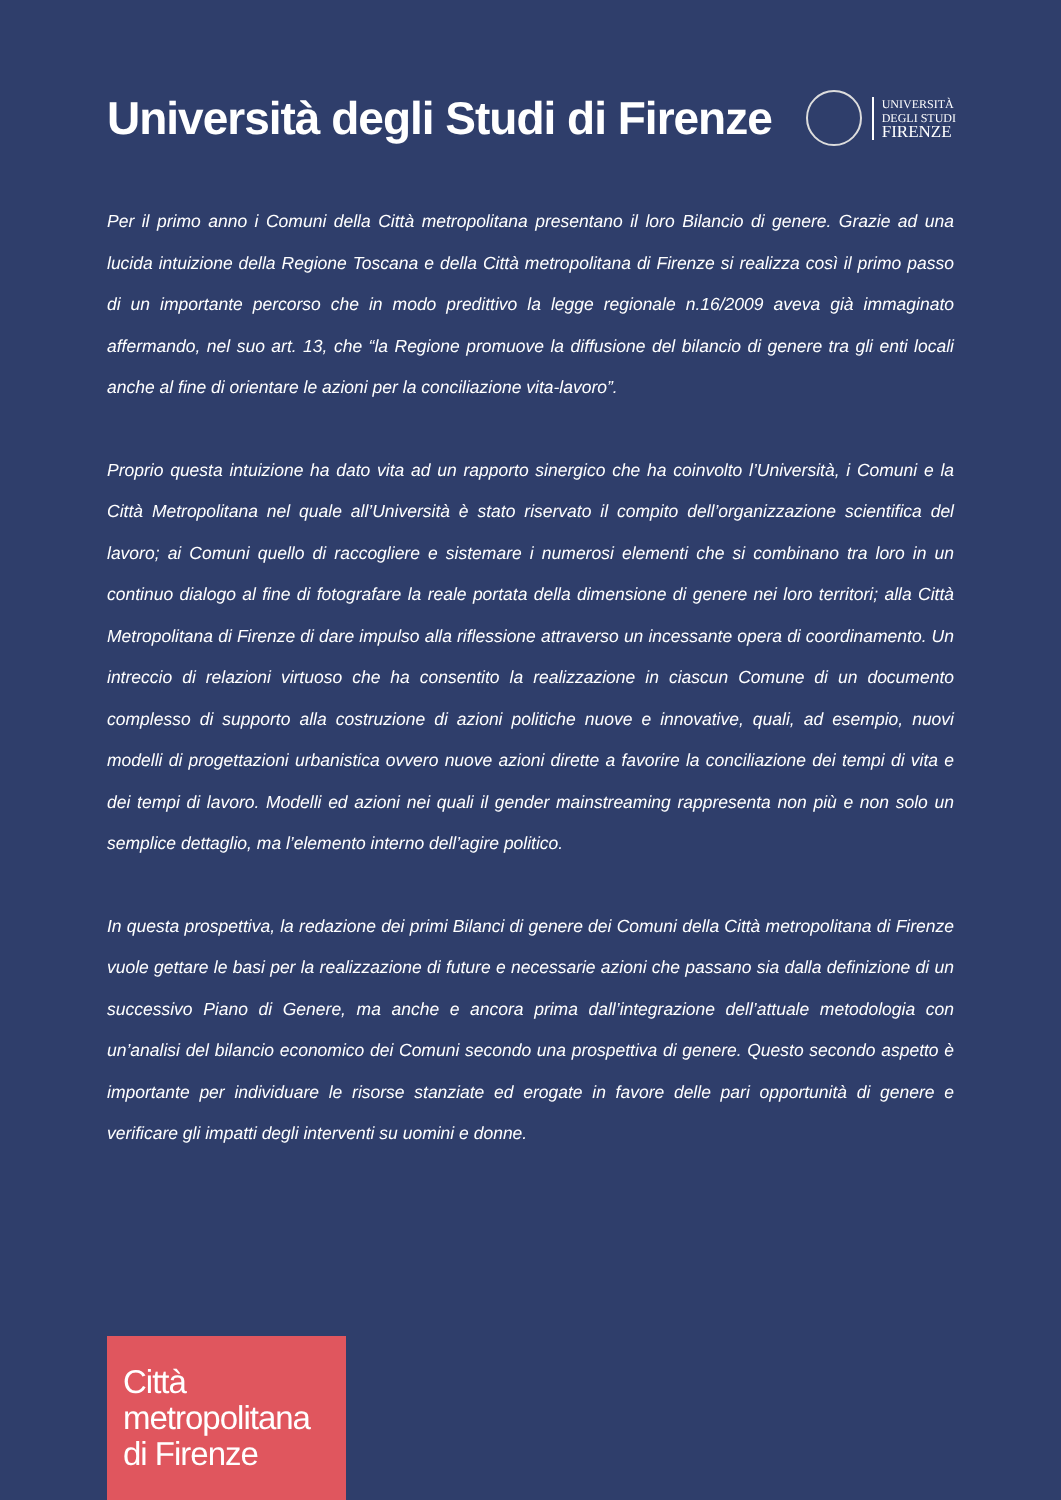Università degli Studi di Firenze
UNIVERSITÀ
DEGLI STUDI
FIRENZE
Per il primo anno i Comuni della Città metropolitana presentano il loro Bilancio di genere. Grazie ad una lucida intuizione della Regione Toscana e della Città metropolitana di Firenze si realizza così il primo passo di un importante percorso che in modo predittivo la legge regionale n.16/2009 aveva già immaginato affermando, nel suo art. 13, che “la Regione promuove la diffusione del bilancio di genere tra gli enti locali anche al fine di orientare le azioni per la conciliazione vita-lavoro”.
Proprio questa intuizione ha dato vita ad un rapporto sinergico che ha coinvolto l’Università, i Comuni e la Città Metropolitana nel quale all’Università è stato riservato il compito dell’organizzazione scientifica del lavoro; ai Comuni quello di raccogliere e sistemare i numerosi elementi che si combinano tra loro in un continuo dialogo al fine di fotografare la reale portata della dimensione di genere nei loro territori; alla Città Metropolitana di Firenze di dare impulso alla riflessione attraverso un incessante opera di coordinamento. Un intreccio di relazioni virtuoso che ha consentito la realizzazione in ciascun Comune di un documento complesso di supporto alla costruzione di azioni politiche nuove e innovative, quali, ad esempio, nuovi modelli di progettazioni urbanistica ovvero nuove azioni dirette a favorire la conciliazione dei tempi di vita e dei tempi di lavoro. Modelli ed azioni nei quali il gender mainstreaming rappresenta non più e non solo un semplice dettaglio, ma l’elemento interno dell’agire politico.
In questa prospettiva, la redazione dei primi Bilanci di genere dei Comuni della Città metropolitana di Firenze vuole gettare le basi per la realizzazione di future e necessarie azioni che passano sia dalla definizione di un successivo Piano di Genere, ma anche e ancora prima dall’integrazione dell’attuale metodologia con un’analisi del bilancio economico dei Comuni secondo una prospettiva di genere. Questo secondo aspetto è importante per individuare le risorse stanziate ed erogate in favore delle pari opportunità di genere e verificare gli impatti degli interventi su uomini e donne.
Città
metropolitana
di Firenze